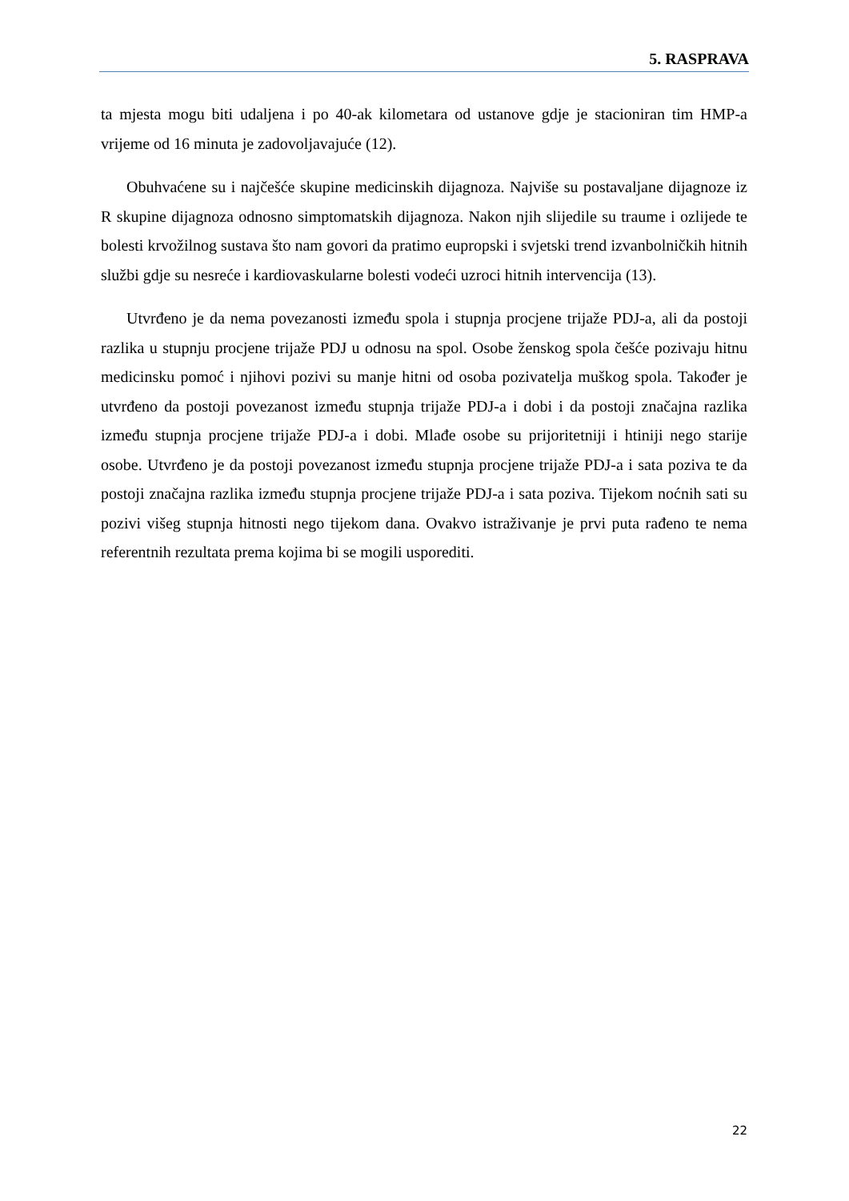5. RASPRAVA
ta mjesta mogu biti udaljena i po 40-ak kilometara od ustanove gdje je stacioniran tim HMP-a vrijeme od 16 minuta je zadovoljavajuće (12).
Obuhvaćene su i najčešće skupine medicinskih dijagnoza. Najviše su postavaljane dijagnoze iz R skupine dijagnoza odnosno simptomatskih dijagnoza. Nakon njih slijedile su traume i ozlijede te bolesti krvožilnog sustava što nam govori da pratimo eupropski i svjetski trend izvanbolničkih hitnih službi gdje su nesreće i kardiovaskularne bolesti vodeći uzroci hitnih intervencija (13).
Utvrđeno je da nema povezanosti između spola i stupnja procjene trijaže PDJ-a, ali da postoji razlika u stupnju procjene trijaže PDJ u odnosu na spol. Osobe ženskog spola češće pozivaju hitnu medicinsku pomoć i njihovi pozivi su manje hitni od osoba pozivatelja muškog spola. Također je utvrđeno da postoji povezanost između stupnja trijaže PDJ-a i dobi i da postoji značajna razlika između stupnja procjene trijaže PDJ-a i dobi. Mlađe osobe su prijoritetniji i htiniji nego starije osobe. Utvrđeno je da postoji povezanost između stupnja procjene trijaže PDJ-a i sata poziva te da postoji značajna razlika između stupnja procjene trijaže PDJ-a i sata poziva. Tijekom noćnih sati su pozivi višeg stupnja hitnosti nego tijekom dana. Ovakvo istraživanje je prvi puta rađeno te nema referentnih rezultata prema kojima bi se mogili usporediti.
22